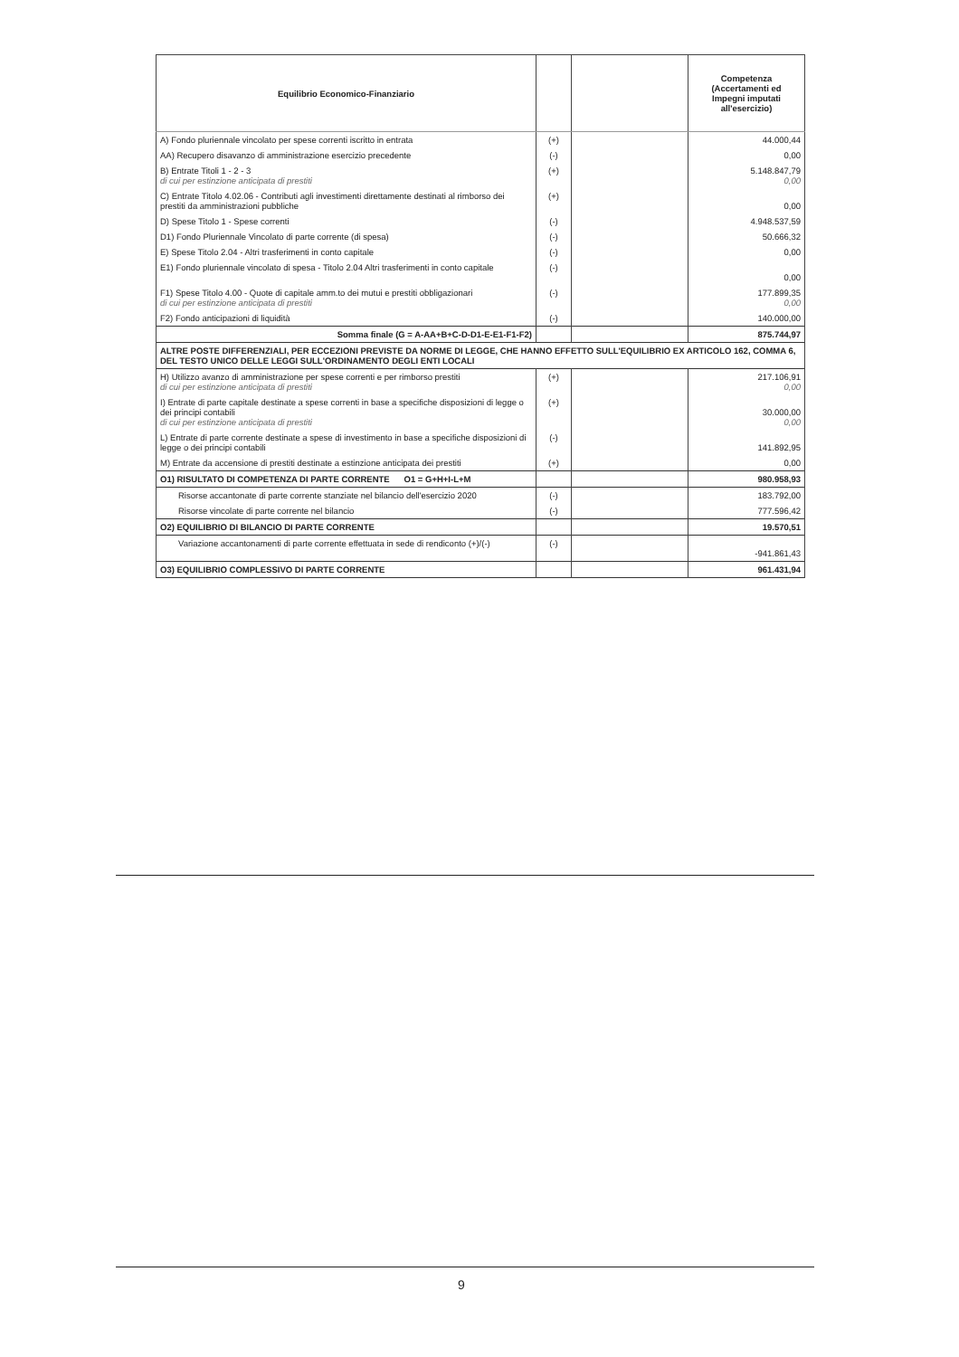| Equilibrio Economico-Finanziario | | | Competenza (Accertamenti ed Impegni imputati all'esercizio) |
| --- | --- | --- | --- |
| A) Fondo pluriennale vincolato per spese correnti iscritto in entrata | (+) | | 44.000,44 |
| AA) Recupero disavanzo di amministrazione esercizio precedente | (-) | | 0,00 |
| B) Entrate Titoli 1 - 2 - 3 di cui per estinzione anticipata di prestiti | (+) | | 5.148.847,79 0,00 |
| C) Entrate Titolo 4.02.06 - Contributi agli investimenti direttamente destinati al rimborso dei prestiti da amministrazioni pubbliche | (+) | | 0,00 |
| D) Spese Titolo 1 - Spese correnti | (-) | | 4.948.537,59 |
| D1) Fondo Pluriennale Vincolato di parte corrente (di spesa) | (-) | | 50.666,32 |
| E) Spese Titolo 2.04 - Altri trasferimenti in conto capitale | (-) | | 0,00 |
| E1) Fondo pluriennale vincolato di spesa - Titolo 2.04 Altri trasferimenti in conto capitale | (-) | | 0,00 |
| F1) Spese Titolo 4.00 - Quote di capitale amm.to dei mutui e prestiti obbligazionari di cui per estinzione anticipata di prestiti | (-) | | 177.899,35 0,00 |
| F2) Fondo anticipazioni di liquidità | (-) | | 140.000,00 |
| Somma finale (G = A-AA+B+C-D-D1-E-E1-F1-F2) | | | 875.744,97 |
| ALTRE POSTE DIFFERENZIALI, PER ECCEZIONI PREVISTE DA NORME DI LEGGE, CHE HANNO EFFETTO SULL'EQUILIBRIO EX ARTICOLO 162, COMMA 6, DEL TESTO UNICO DELLE LEGGI SULL'ORDINAMENTO DEGLI ENTI LOCALI | | | |
| H) Utilizzo avanzo di amministrazione per spese correnti e per rimborso prestiti di cui per estinzione anticipata di prestiti | (+) | | 217.106,91 0,00 |
| I) Entrate di parte capitale destinate a spese correnti in base a specifiche disposizioni di legge o dei principi contabili di cui per estinzione anticipata di prestiti | (+) | | 30.000,00 0,00 |
| L) Entrate di parte corrente destinate a spese di investimento in base a specifiche disposizioni di legge o dei principi contabili | (-) | | 141.892,95 |
| M) Entrate da accensione di prestiti destinate a estinzione anticipata dei prestiti | (+) | | 0,00 |
| O1) RISULTATO DI COMPETENZA DI PARTE CORRENTE O1 = G+H+I-L+M | | | 980.958,93 |
| Risorse accantonate di parte corrente stanziate nel bilancio dell'esercizio 2020 | (-) | | 183.792,00 |
| Risorse vincolate di parte corrente nel bilancio | (-) | | 777.596,42 |
| O2) EQUILIBRIO DI BILANCIO DI PARTE CORRENTE | | | 19.570,51 |
| Variazione accantonamenti di parte corrente effettuata in sede di rendiconto (+)/(-) | (-) | | -941.861,43 |
| O3) EQUILIBRIO COMPLESSIVO DI PARTE CORRENTE | | | 961.431,94 |
9